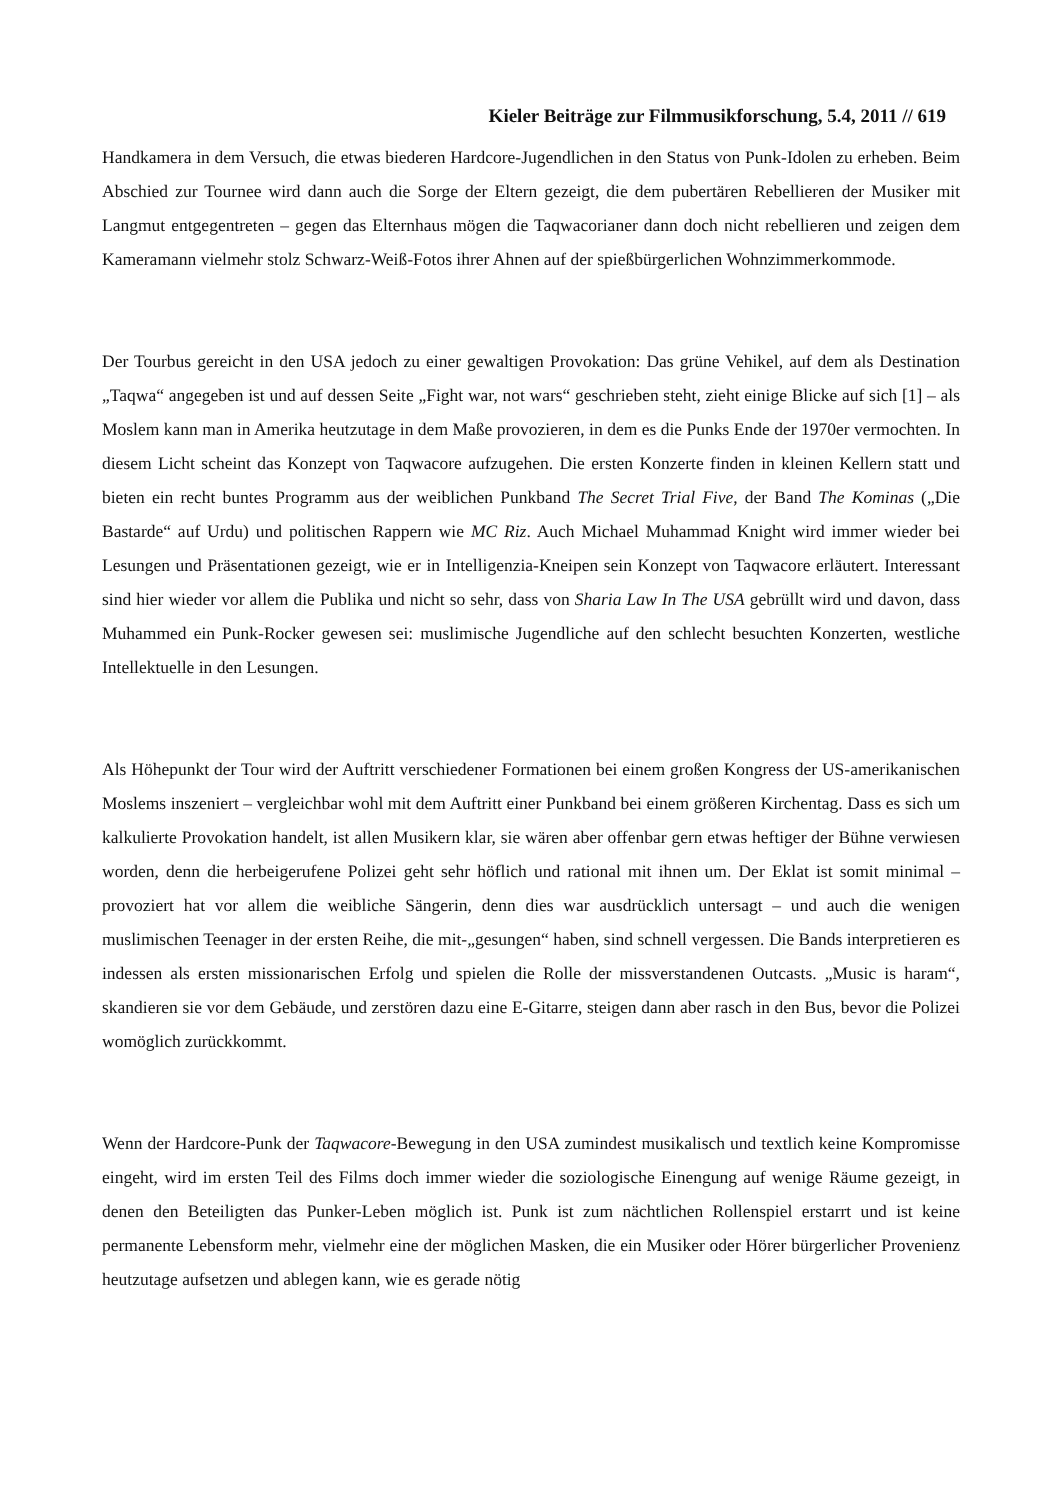Kieler Beiträge zur Filmmusikforschung, 5.4, 2011 // 619
Handkamera in dem Versuch, die etwas biederen Hardcore-Jugendlichen in den Status von Punk-Idolen zu erheben. Beim Abschied zur Tournee wird dann auch die Sorge der Eltern gezeigt, die dem pubertären Rebellieren der Musiker mit Langmut entgegentreten – gegen das Elternhaus mögen die Taqwacorianer dann doch nicht rebellieren und zeigen dem Kameramann vielmehr stolz Schwarz-Weiß-Fotos ihrer Ahnen auf der spießbürgerlichen Wohnzimmerkommode.
Der Tourbus gereicht in den USA jedoch zu einer gewaltigen Provokation: Das grüne Vehikel, auf dem als Destination „Taqwa“ angegeben ist und auf dessen Seite „Fight war, not wars“ geschrieben steht, zieht einige Blicke auf sich [1] – als Moslem kann man in Amerika heutzutage in dem Maße provozieren, in dem es die Punks Ende der 1970er vermochten. In diesem Licht scheint das Konzept von Taqwacore aufzugehen. Die ersten Konzerte finden in kleinen Kellern statt und bieten ein recht buntes Programm aus der weiblichen Punkband The Secret Trial Five, der Band The Kominas („Die Bastarde“ auf Urdu) und politischen Rappern wie MC Riz. Auch Michael Muhammad Knight wird immer wieder bei Lesungen und Präsentationen gezeigt, wie er in Intelligenzia-Kneipen sein Konzept von Taqwacore erläutert. Interessant sind hier wieder vor allem die Publika und nicht so sehr, dass von Sharia Law In The USA gebrüllt wird und davon, dass Muhammed ein Punk-Rocker gewesen sei: muslimische Jugendliche auf den schlecht besuchten Konzerten, westliche Intellektuelle in den Lesungen.
Als Höhepunkt der Tour wird der Auftritt verschiedener Formationen bei einem großen Kongress der US-amerikanischen Moslems inszeniert – vergleichbar wohl mit dem Auftritt einer Punkband bei einem größeren Kirchentag. Dass es sich um kalkulierte Provokation handelt, ist allen Musikern klar, sie wären aber offenbar gern etwas heftiger der Bühne verwiesen worden, denn die herbeigerufene Polizei geht sehr höflich und rational mit ihnen um. Der Eklat ist somit minimal – provoziert hat vor allem die weibliche Sängerin, denn dies war ausdrücklich untersagt – und auch die wenigen muslimischen Teenager in der ersten Reihe, die mit-„gesungen“ haben, sind schnell vergessen. Die Bands interpretieren es indessen als ersten missionarischen Erfolg und spielen die Rolle der missverstandenen Outcasts. „Music is haram“, skandieren sie vor dem Gebäude, und zerstören dazu eine E-Gitarre, steigen dann aber rasch in den Bus, bevor die Polizei womöglich zurückkommt.
Wenn der Hardcore-Punk der Taqwacore-Bewegung in den USA zumindest musikalisch und textlich keine Kompromisse eingeht, wird im ersten Teil des Films doch immer wieder die soziologische Einengung auf wenige Räume gezeigt, in denen den Beteiligten das Punker-Leben möglich ist. Punk ist zum nächtlichen Rollenspiel erstarrt und ist keine permanente Lebensform mehr, vielmehr eine der möglichen Masken, die ein Musiker oder Hörer bürgerlicher Provenienz heutzutage aufsetzen und ablegen kann, wie es gerade nötig